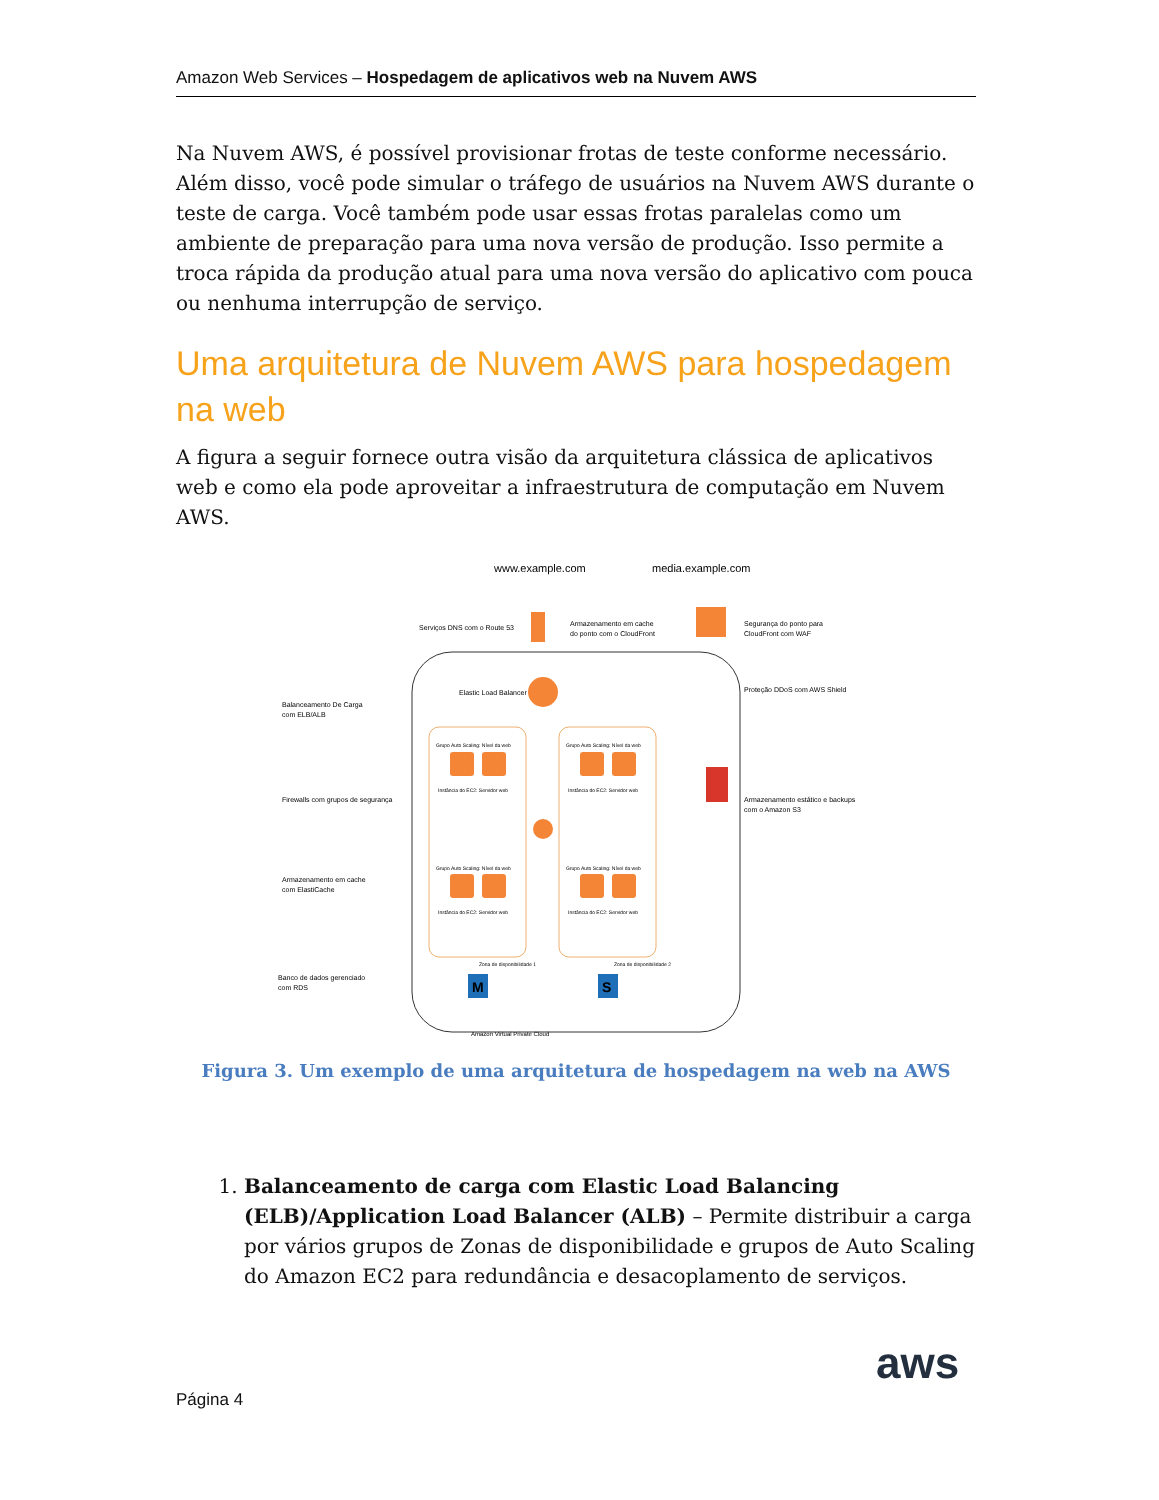Amazon Web Services – Hospedagem de aplicativos web na Nuvem AWS
Na Nuvem AWS, é possível provisionar frotas de teste conforme necessário. Além disso, você pode simular o tráfego de usuários na Nuvem AWS durante o teste de carga. Você também pode usar essas frotas paralelas como um ambiente de preparação para uma nova versão de produção. Isso permite a troca rápida da produção atual para uma nova versão do aplicativo com pouca ou nenhuma interrupção de serviço.
Uma arquitetura de Nuvem AWS para hospedagem na web
A figura a seguir fornece outra visão da arquitetura clássica de aplicativos web e como ela pode aproveitar a infraestrutura de computação em Nuvem AWS.
M
S
www.example.com
media.example.com
Serviços DNS com o Route 53
Armazenamento em cache
do ponto com o CloudFront
Segurança do ponto para
CloudFront com WAF
Proteção DDoS com AWS Shield
Elastic Load Balancer
Balanceamento De Carga
com ELB/ALB
Firewalls com grupos de segurança
Armazenamento estático e backups
com o Amazon S3
Armazenamento em cache
com ElastiCache
Banco de dados gerenciado
com RDS
Grupo Auto Scaling: Nível da web
Grupo Auto Scaling: Nível da web
Instância do EC2: Servidor web
Instância do EC2: Servidor web
Grupo Auto Scaling: Nível da web
Grupo Auto Scaling: Nível da web
Instância do EC2: Servidor web
Instância do EC2: Servidor web
Zona de disponibilidade 1
Zona de disponibilidade 2
Amazon Virtual Private Cloud
Figura 3. Um exemplo de uma arquitetura de hospedagem na web na AWS
1. Balanceamento de carga com Elastic Load Balancing (ELB)/Application Load Balancer (ALB) – Permite distribuir a carga por vários grupos de Zonas de disponibilidade e grupos de Auto Scaling do Amazon EC2 para redundância e desacoplamento de serviços.
Página 4
aws